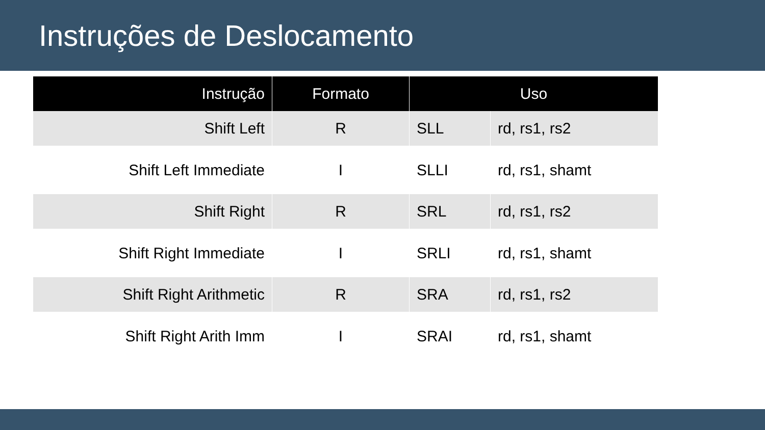Instruções de Deslocamento
| Instrução | Formato | Uso | |
| --- | --- | --- | --- |
| Shift Left | R | SLL | rd, rs1, rs2 |
| Shift Left Immediate | I | SLLI | rd, rs1, shamt |
| Shift Right | R | SRL | rd, rs1, rs2 |
| Shift Right Immediate | I | SRLI | rd, rs1, shamt |
| Shift Right Arithmetic | R | SRA | rd, rs1, rs2 |
| Shift Right Arith Imm | I | SRAI | rd, rs1, shamt |